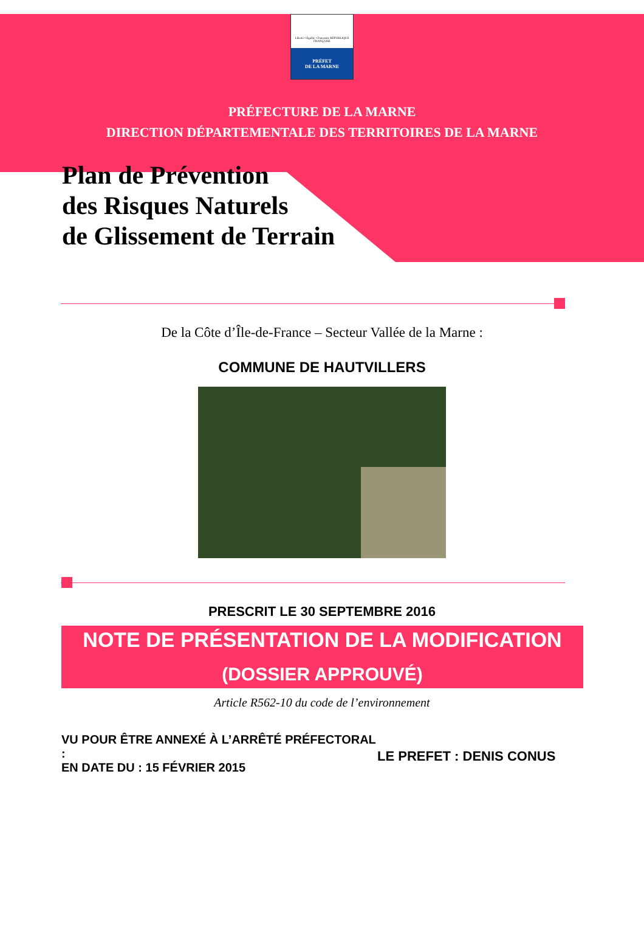Liberté • Égalité • Fraternité RÉPUBLIQUE FRANÇAISE
PRÉFET
DE LA MARNE
PRÉFECTURE DE LA MARNE
DIRECTION DÉPARTEMENTALE DES TERRITOIRES DE LA MARNE
Plan de Prévention
des Risques Naturels
de Glissement de Terrain
De la Côte d’Île-de-France – Secteur Vallée de la Marne :
COMMUNE DE HAUTVILLERS
PRESCRIT LE 30 SEPTEMBRE 2016
NOTE DE PRÉSENTATION DE LA MODIFICATION
(DOSSIER APPROUVÉ)
Article R562-10 du code de l’environnement
VU POUR ÊTRE ANNEXÉ À L’ARRÊTÉ PRÉFECTORAL :
EN DATE DU : 15 FÉVRIER 2015
LE PREFET : DENIS CONUS